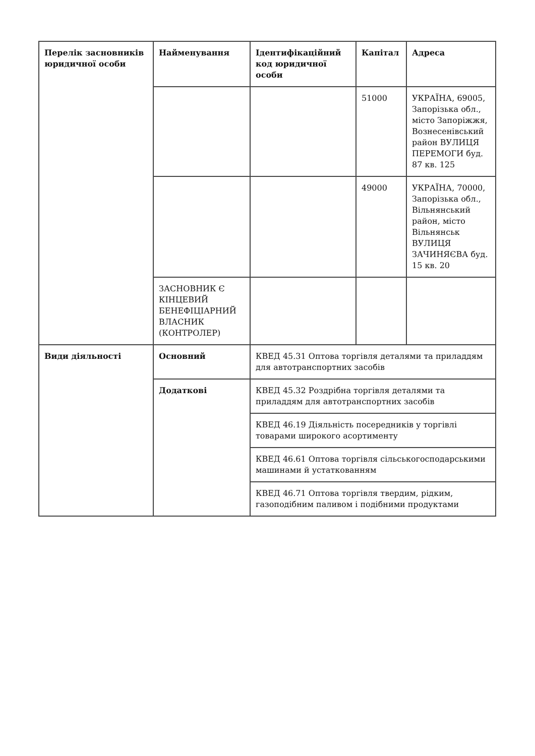| Перелік засновників юридичної особи | Найменування | Ідентифікаційний код юридичної особи | Капітал | Адреса |
| | | | 51000 | УКРАЇНА, 69005, Запорізька обл., місто Запоріжжя, Вознесенівський район ВУЛИЦЯ ПЕРЕМОГИ буд. 87 кв. 125 |
| | | | 49000 | УКРАЇНА, 70000, Запорізька обл., Вільнянський район, місто Вільнянськ ВУЛИЦЯ ЗАЧИНЯЄВА буд. 15 кв. 20 |
| | ЗАСНОВНИК Є КІНЦЕВИЙ БЕНЕФІЦІАРНИЙ ВЛАСНИК (КОНТРОЛЕР) | | | |
| Види діяльності | Основний | КВЕД 45.31 Оптова торгівля деталями та приладдям для автотранспортних засобів | | |
| | Додаткові | КВЕД 45.32 Роздрібна торгівля деталями та приладдям для автотранспортних засобів | | |
| | | КВЕД 46.19 Діяльність посередників у торгівлі товарами широкого асортименту | | |
| | | КВЕД 46.61 Оптова торгівля сільськогосподарськими машинами й устаткованням | | |
| | | КВЕД 46.71 Оптова торгівля твердим, рідким, газоподібним паливом і подібними продуктами | | |